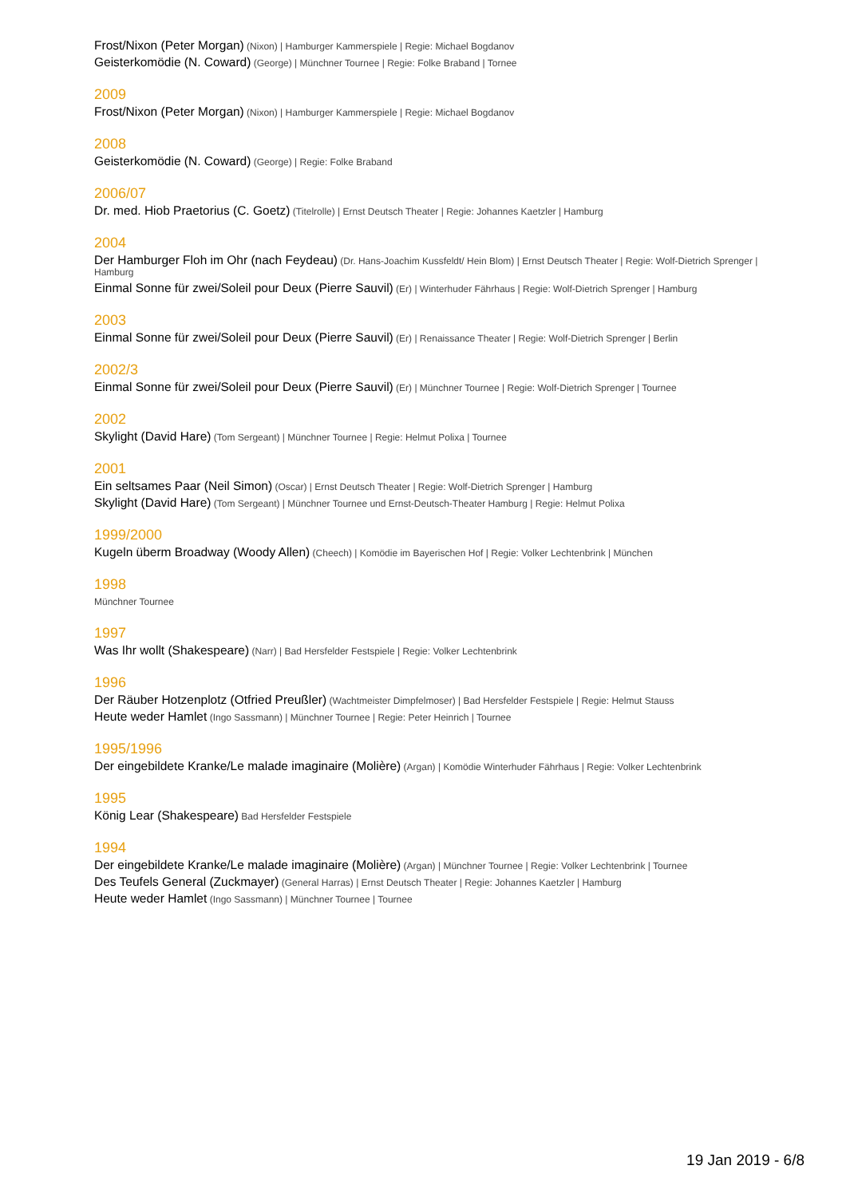Frost/Nixon (Peter Morgan) (Nixon) | Hamburger Kammerspiele | Regie: Michael Bogdanov
Geisterkomödie (N. Coward) (George) | Münchner Tournee | Regie: Folke Braband | Tornee
2009
Frost/Nixon (Peter Morgan) (Nixon) | Hamburger Kammerspiele | Regie: Michael Bogdanov
2008
Geisterkomödie (N. Coward) (George) | Regie: Folke Braband
2006/07
Dr. med. Hiob Praetorius (C. Goetz) (Titelrolle) | Ernst Deutsch Theater | Regie: Johannes Kaetzler | Hamburg
2004
Der Hamburger Floh im Ohr (nach Feydeau) (Dr. Hans-Joachim Kussfeldt/ Hein Blom) | Ernst Deutsch Theater | Regie: Wolf-Dietrich Sprenger | Hamburg
Einmal Sonne für zwei/Soleil pour Deux (Pierre Sauvil) (Er) | Winterhuder Fährhaus | Regie: Wolf-Dietrich Sprenger | Hamburg
2003
Einmal Sonne für zwei/Soleil pour Deux (Pierre Sauvil) (Er) | Renaissance Theater | Regie: Wolf-Dietrich Sprenger | Berlin
2002/3
Einmal Sonne für zwei/Soleil pour Deux (Pierre Sauvil) (Er) | Münchner Tournee | Regie: Wolf-Dietrich Sprenger | Tournee
2002
Skylight (David Hare) (Tom Sergeant) | Münchner Tournee | Regie: Helmut Polixa | Tournee
2001
Ein seltsames Paar (Neil Simon) (Oscar) | Ernst Deutsch Theater | Regie: Wolf-Dietrich Sprenger | Hamburg
Skylight (David Hare) (Tom Sergeant) | Münchner Tournee und Ernst-Deutsch-Theater Hamburg | Regie: Helmut Polixa
1999/2000
Kugeln überm Broadway (Woody Allen) (Cheech) | Komödie im Bayerischen Hof | Regie: Volker Lechtenbrink | München
1998
Münchner Tournee
1997
Was Ihr wollt (Shakespeare) (Narr) | Bad Hersfelder Festspiele | Regie: Volker Lechtenbrink
1996
Der Räuber Hotzenplotz (Otfried Preußler) (Wachtmeister Dimpfelmoser) | Bad Hersfelder Festspiele | Regie: Helmut Stauss
Heute weder Hamlet (Ingo Sassmann) | Münchner Tournee | Regie: Peter Heinrich | Tournee
1995/1996
Der eingebildete Kranke/Le malade imaginaire (Molière) (Argan) | Komödie Winterhuder Fährhaus | Regie: Volker Lechtenbrink
1995
König Lear (Shakespeare) Bad Hersfelder Festspiele
1994
Der eingebildete Kranke/Le malade imaginaire (Molière) (Argan) | Münchner Tournee | Regie: Volker Lechtenbrink | Tournee
Des Teufels General (Zuckmayer) (General Harras) | Ernst Deutsch Theater | Regie: Johannes Kaetzler | Hamburg
Heute weder Hamlet (Ingo Sassmann) | Münchner Tournee | Tournee
19 Jan 2019 - 6/8